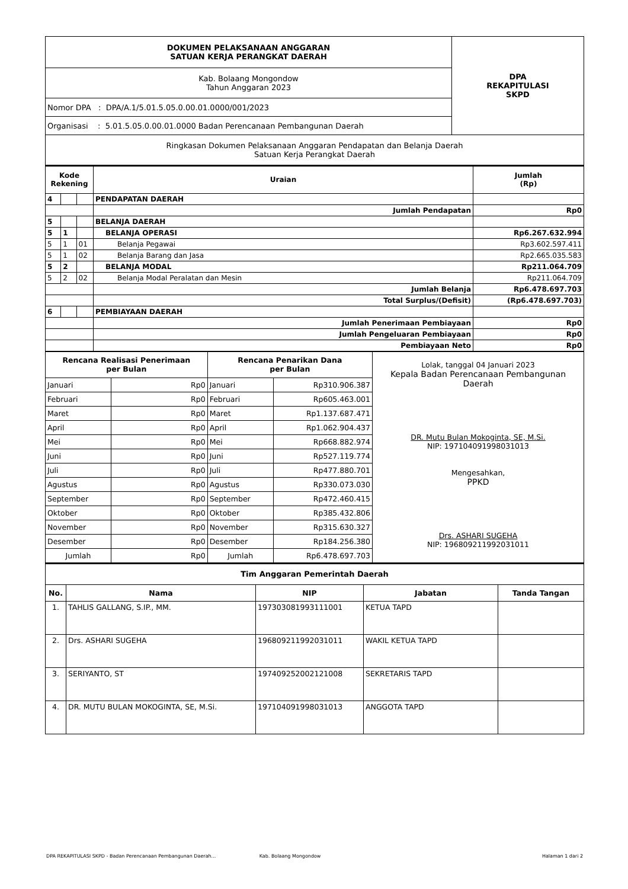| DOKUMEN PELAKSANAAN ANGGARAN SATUAN KERJA PERANGKAT DAERAH | DPA REKAPITULASI SKPD |
| Kab. Bolaang Mongondow Tahun Anggaran 2023 | |
| Nomor DPA : DPA/A.1/5.01.5.05.0.00.01.0000/001/2023 | |
| Organisasi : 5.01.5.05.0.00.01.0000 Badan Perencanaan Pembangunan Daerah | |
| Ringkasan Dokumen Pelaksanaan Anggaran Pendapatan dan Belanja Daerah Satuan Kerja Perangkat Daerah | |
| Kode Rekening | | | Uraian | Jumlah (Rp) |
| --- | --- | --- | --- | --- |
| 4 | | | PENDAPATAN DAERAH | |
| | | | Jumlah Pendapatan | Rp0 |
| 5 | | | BELANJA DAERAH | |
| 5 | 1 | | BELANJA OPERASI | Rp6.267.632.994 |
| 5 | 1 | 01 | Belanja Pegawai | Rp3.602.597.411 |
| 5 | 1 | 02 | Belanja Barang dan Jasa | Rp2.665.035.583 |
| 5 | 2 | | BELANJA MODAL | Rp211.064.709 |
| 5 | 2 | 02 | Belanja Modal Peralatan dan Mesin | Rp211.064.709 |
| | | | Jumlah Belanja | Rp6.478.697.703 |
| | | | Total Surplus/(Defisit) | (Rp6.478.697.703) |
| 6 | | | PEMBIAYAAN DAERAH | |
| | | | Jumlah Penerimaan Pembiayaan | Rp0 |
| | | | Jumlah Pengeluaran Pembiayaan | Rp0 |
| | | | Pembiayaan Neto | Rp0 |
| Rencana Realisasi Penerimaan per Bulan | | Rencana Penarikan Dana per Bulan | | Lolak, tanggal 04 Januari 2023 Kepala Badan Perencanaan Pembangunan Daerah DR. Mutu Bulan Mokoginta, SE, M.Si. NIP: 197104091998031013 Mengesahkan, PPKD Drs. ASHARI SUGEHA NIP: 196809211992031011 |
| Januari | Rp0 | Januari | Rp310.906.387 | |
| Februari | Rp0 | Februari | Rp605.463.001 | |
| Maret | Rp0 | Maret | Rp1.137.687.471 | |
| April | Rp0 | April | Rp1.062.904.437 | |
| Mei | Rp0 | Mei | Rp668.882.974 | |
| Juni | Rp0 | Juni | Rp527.119.774 | |
| Juli | Rp0 | Juli | Rp477.880.701 | |
| Agustus | Rp0 | Agustus | Rp330.073.030 | |
| September | Rp0 | September | Rp472.460.415 | |
| Oktober | Rp0 | Oktober | Rp385.432.806 | |
| November | Rp0 | November | Rp315.630.327 | |
| Desember | Rp0 | Desember | Rp184.256.380 | |
| Jumlah | Rp0 | Jumlah | Rp6.478.697.703 | |
| Tim Anggaran Pemerintah Daerah | | | | |
| --- | --- | --- | --- | --- |
| No. | Nama | NIP | Jabatan | Tanda Tangan |
| 1. | TAHLIS GALLANG, S.IP., MM. | 197303081993111001 | KETUA TAPD | |
| 2. | Drs. ASHARI SUGEHA | 196809211992031011 | WAKIL KETUA TAPD | |
| 3. | SERIYANTO, ST | 197409252002121008 | SEKRETARIS TAPD | |
| 4. | DR. MUTU BULAN MOKOGINTA, SE, M.Si. | 197104091998031013 | ANGGOTA TAPD | |
DPA REKAPITULASI SKPD - Badan Perencanaan Pembangunan Daerah... Kab. Bolaang Mongondow Halaman 1 dari 2